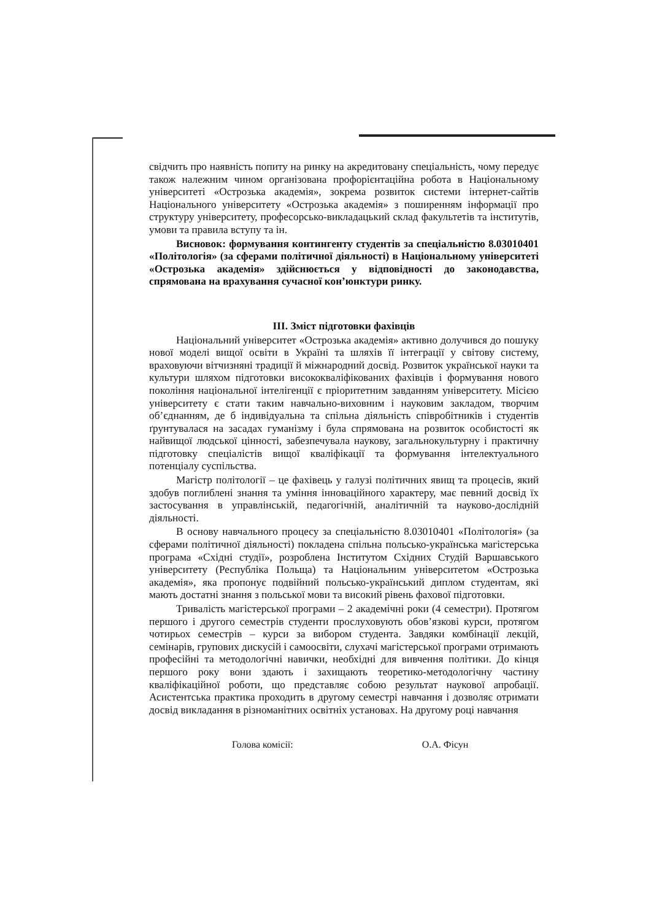свідчить про наявність попиту на ринку на акредитовану спеціальність, чому передує також належним чином організована профорієнтаційна робота в Національному університеті «Острозька академія», зокрема розвиток системи інтернет-сайтів Національного університету «Острозька академія» з поширенням інформації про структуру університету, професорсько-викладацький склад факультетів та інститутів, умови та правила вступу та ін.
Висновок: формування контингенту студентів за спеціальністю 8.03010401 «Політологія» (за сферами політичної діяльності) в Національному університеті «Острозька академія» здійснюється у відповідності до законодавства, спрямована на врахування сучасної кон’юнктури ринку.
ІІІ. Зміст підготовки фахівців
Національний університет «Острозька академія» активно долучився до пошуку нової моделі вищої освіти в Україні та шляхів її інтеграції у світову систему, враховуючи вітчизняні традиції й міжнародний досвід. Розвиток української науки та культури шляхом підготовки висококваліфікованих фахівців і формування нового покоління національної інтелігенції є пріоритетним завданням університету. Місією університету є стати таким навчально-виховним і науковим закладом, творчим об’єднанням, де б індивідуальна та спільна діяльність співробітників і студентів ґрунтувалася на засадах гуманізму і була спрямована на розвиток особистості як найвищої людської цінності, забезпечувала наукову, загальнокультурну і практичну підготовку спеціалістів вищої кваліфікації та формування інтелектуального потенціалу суспільства.
Магістр політології – це фахівець у галузі політичних явищ та процесів, який здобув поглиблені знання та уміння інноваційного характеру, має певний досвід їх застосування в управлінській, педагогічній, аналітичній та науково-дослідній діяльності.
В основу навчального процесу за спеціальністю 8.03010401 «Політологія» (за сферами політичної діяльності) покладена спільна польсько-українська магістерська програма «Східні студії», розроблена Інститутом Східних Студій Варшавського університету (Республіка Польща) та Національним університетом «Острозька академія», яка пропонує подвійний польсько-український диплом студентам, які мають достатні знання з польської мови та високий рівень фахової підготовки.
Тривалість магістерської програми – 2 академічні роки (4 семестри). Протягом першого і другого семестрів студенти прослуховують обов’язкові курси, протягом чотирьох семестрів – курси за вибором студента. Завдяки комбінації лекцій, семінарів, групових дискусій і самоосвіти, слухачі магістерської програми отримають професійні та методологічні навички, необхідні для вивчення політики. До кінця першого року вони здають і захищають теоретико-методологічну частину кваліфікаційної роботи, що представляє собою результат наукової апробації. Асистентська практика проходить в другому семестрі навчання і дозволяє отримати досвід викладання в різноманітних освітніх установах. На другому році навчання
Голова комісії: О.А. Фісун